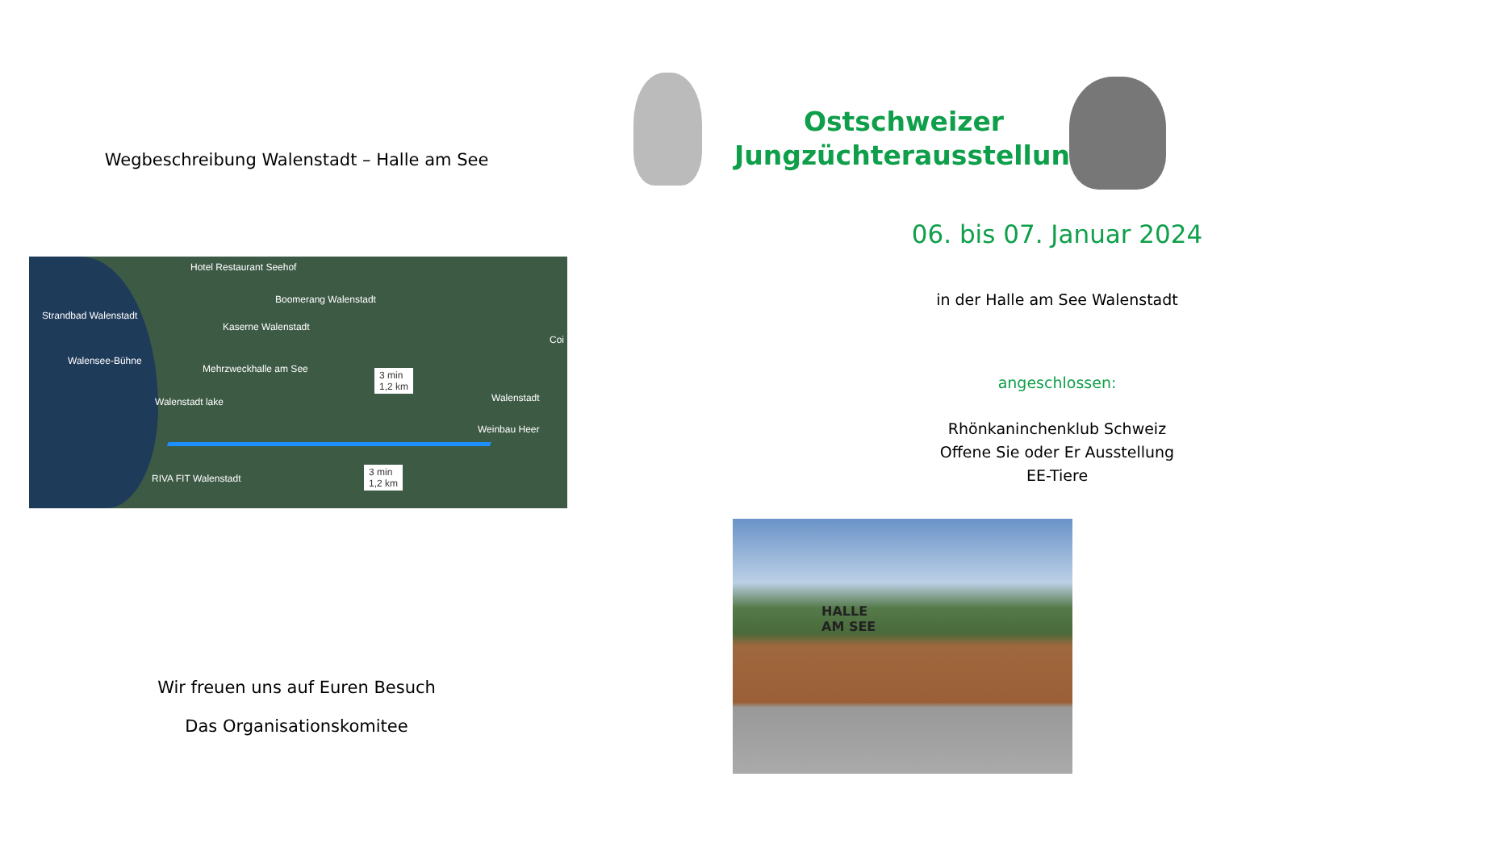Wegbeschreibung Walenstadt – Halle am See
Hotel Restaurant Seehof
Boomerang Walenstadt
Strandbad Walenstadt
Kaserne Walenstadt
Coi
Walensee-Bühne
Mehrzweckhalle am See
3 min
1,2 km
Walenstadt Walenstadt lake
Weinbau Heer
3 min
1,2 km
RIVA FIT Walenstadt
Wir freuen uns auf Euren Besuch
Das Organisationskomitee
Ostschweizer Jungzüchterausstellung
06. bis 07. Januar 2024
in der Halle am See Walenstadt
angeschlossen:
Rhönkaninchenklub Schweiz
Offene Sie oder Er Ausstellung
EE-Tiere
HALLE
AM SEE